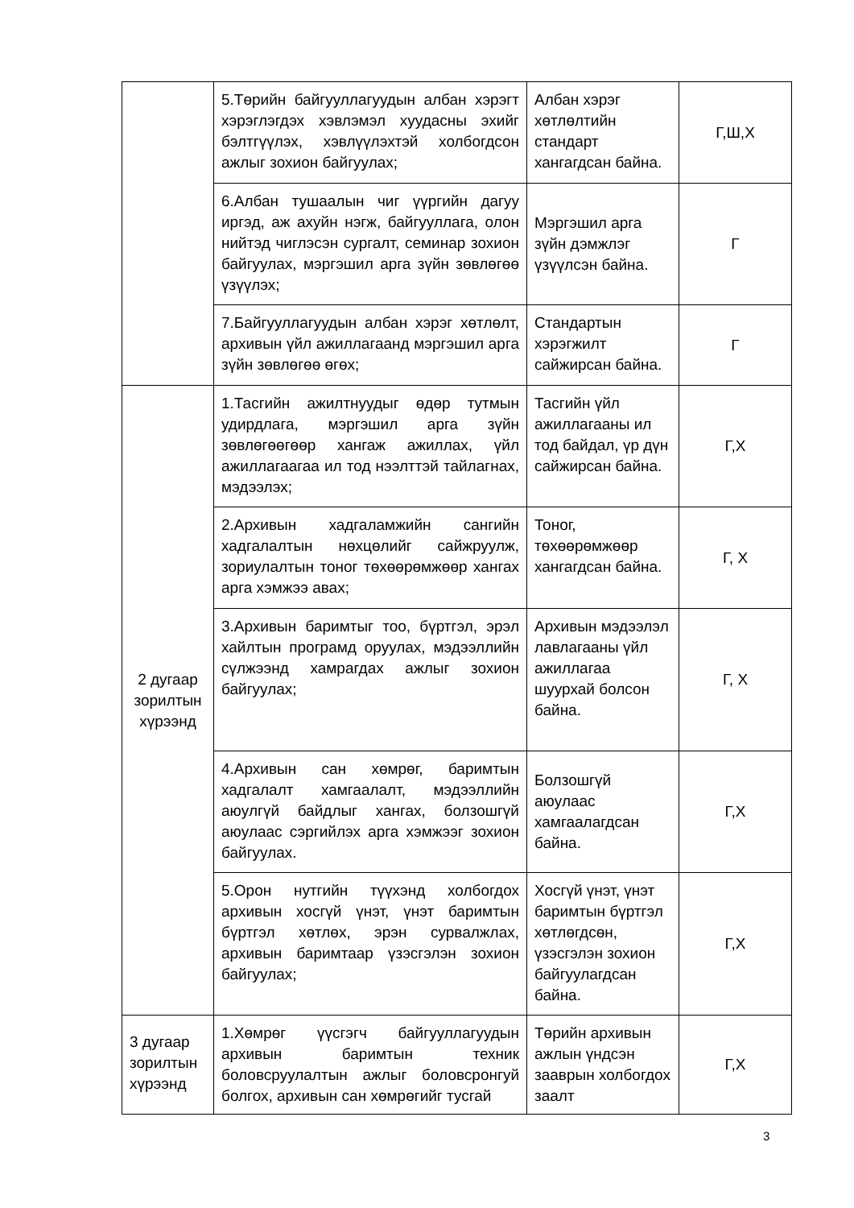| | 5.Төрийн байгууллагуудын албан хэрэгт хэрэглэгдэх хэвлэмэл хуудасны эхийг бэлтгүүлэх, хэвлүүлэхтэй холбогдсон ажлыг зохион байгуулах; | Албан хэрэг хөтлөлтийн стандарт хангагдсан байна. | Г,Ш,Х |
| | 6.Албан тушаалын чиг үүргийн дагуу иргэд, аж ахуйн нэгж, байгууллага, олон нийтэд чиглэсэн сургалт, семинар зохион байгуулах, мэргэшил арга зүйн зөвлөгөө үзүүлэх; | Мэргэшил арга зүйн дэмжлэг үзүүлсэн байна. | Г |
| | 7.Байгууллагуудын албан хэрэг хөтлөлт, архивын үйл ажиллагаанд мэргэшил арга зүйн зөвлөгөө өгөх; | Стандартын хэрэгжилт сайжирсан байна. | Г |
| 2 дугаар зорилтын хүрээнд | 1.Тасгийн ажилтнуудыг өдөр тутмын удирдлага, мэргэшил арга зүйн зөвлөгөөгөөр хангаж ажиллах, үйл ажиллагаагаа ил тод нээлттэй тайлагнах, мэдээлэх; | Тасгийн үйл ажиллагааны ил тод байдал, үр дүн сайжирсан байна. | Г,Х |
| | 2.Архивын хадгаламжийн сангийн хадгалалтын нөхцөлийг сайжруулж, зориулалтын тоног төхөөрөмжөөр хангах арга хэмжээ авах; | Тоног, төхөөрөмжөөр хангагдсан байна. | Г, Х |
| | 3.Архивын баримтыг тоо, бүртгэл, эрэл хайлтын програмд оруулах, мэдээллийн сүлжээнд хамрагдах ажлыг зохион байгуулах; | Архивын мэдээлэл лавлагааны үйл ажиллагаа шуурхай болсон байна. | Г, Х |
| | 4.Архивын сан хөмрөг, баримтын хадгалалт хамгаалалт, мэдээллийн аюулгүй байдлыг хангах, болзошгүй аюулаас сэргийлэх арга хэмжээг зохион байгуулах. | Болзошгүй аюулаас хамгаалагдсан байна. | Г,Х |
| | 5.Орон нутгийн түүхэнд холбогдох архивын хосгүй үнэт, үнэт баримтын бүртгэл хөтлөх, эрэн сурвалжлах, архивын баримтаар үзэсгэлэн зохион байгуулах; | Хосгүй үнэт, үнэт баримтын бүртгэл хөтлөгдсөн, үзэсгэлэн зохион байгуулагдсан байна. | Г,Х |
| 3 дугаар зорилтын хүрээнд | 1.Хөмрөг үүсгэгч байгууллагуудын архивын баримтын техник боловсруулалтын ажлыг боловсронгуй болгох, архивын сан хөмрөгийг тусгай | Төрийн архивын ажлын үндсэн зааврын холбогдох заалт | Г,Х |
3